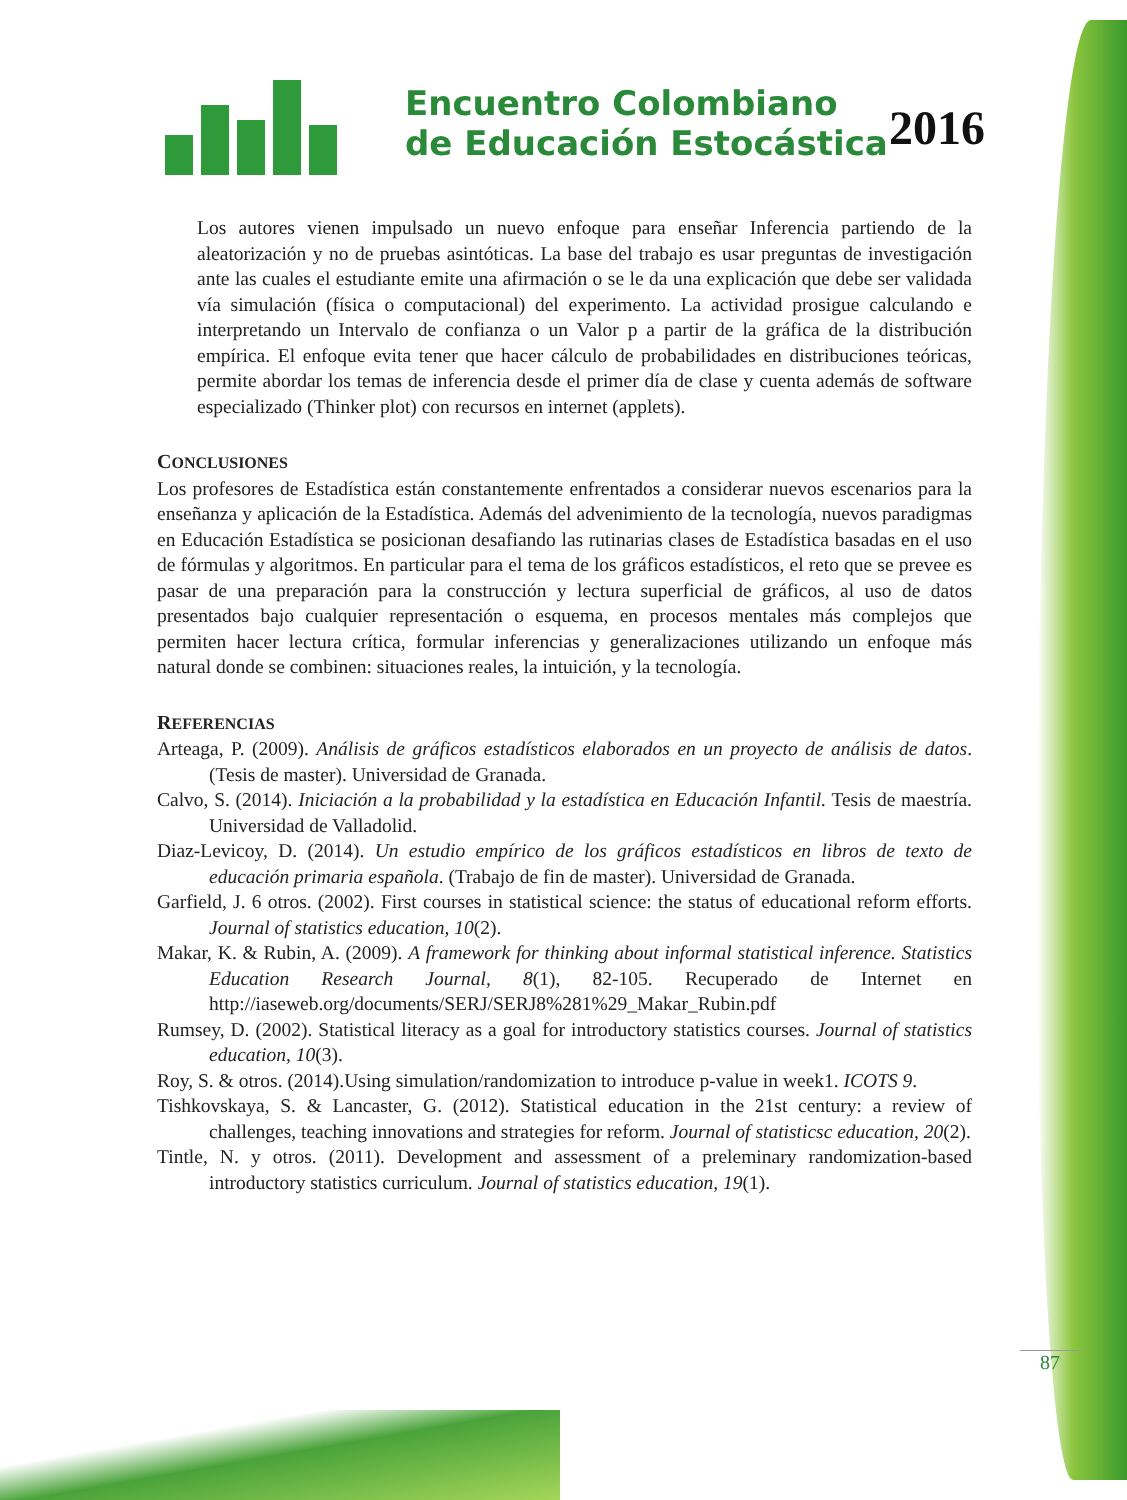Encuentro Colombiano
de Educación Estocástica
2016
Los autores vienen impulsado un nuevo enfoque para enseñar Inferencia partiendo de la aleatorización y no de pruebas asintóticas. La base del trabajo es usar preguntas de investigación ante las cuales el estudiante emite una afirmación o se le da una explicación que debe ser validada vía simulación (física o computacional) del experimento. La actividad prosigue calculando e interpretando un Intervalo de confianza o un Valor p a partir de la gráfica de la distribución empírica. El enfoque evita tener que hacer cálculo de probabilidades en distribuciones teóricas, permite abordar los temas de inferencia desde el primer día de clase y cuenta además de software especializado (Thinker plot) con recursos en internet (applets).
CONCLUSIONES
Los profesores de Estadística están constantemente enfrentados a considerar nuevos escenarios para la enseñanza y aplicación de la Estadística. Además del advenimiento de la tecnología, nuevos paradigmas en Educación Estadística se posicionan desafiando las rutinarias clases de Estadística basadas en el uso de fórmulas y algoritmos. En particular para el tema de los gráficos estadísticos, el reto que se prevee es pasar de una preparación para la construcción y lectura superficial de gráficos, al uso de datos presentados bajo cualquier representación o esquema, en procesos mentales más complejos que permiten hacer lectura crítica, formular inferencias y generalizaciones utilizando un enfoque más natural donde se combinen: situaciones reales, la intuición, y la tecnología.
REFERENCIAS
Arteaga, P. (2009). Análisis de gráficos estadísticos elaborados en un proyecto de análisis de datos. (Tesis de master). Universidad de Granada.
Calvo, S. (2014). Iniciación a la probabilidad y la estadística en Educación Infantil. Tesis de maestría. Universidad de Valladolid.
Diaz-Levicoy, D. (2014). Un estudio empírico de los gráficos estadísticos en libros de texto de educación primaria española. (Trabajo de fin de master). Universidad de Granada.
Garfield, J. 6 otros. (2002). First courses in statistical science: the status of educational reform efforts. Journal of statistics education, 10(2).
Makar, K. & Rubin, A. (2009). A framework for thinking about informal statistical inference. Statistics Education Research Journal, 8(1), 82-105. Recuperado de Internet en http://iaseweb.org/documents/SERJ/SERJ8%281%29_Makar_Rubin.pdf
Rumsey, D. (2002). Statistical literacy as a goal for introductory statistics courses. Journal of statistics education, 10(3).
Roy, S. & otros. (2014).Using simulation/randomization to introduce p-value in week1. ICOTS 9.
Tishkovskaya, S. & Lancaster, G. (2012). Statistical education in the 21st century: a review of challenges, teaching innovations and strategies for reform. Journal of statisticsc education, 20(2).
Tintle, N. y otros. (2011). Development and assessment of a preleminary randomization-based introductory statistics curriculum. Journal of statistics education, 19(1).
87